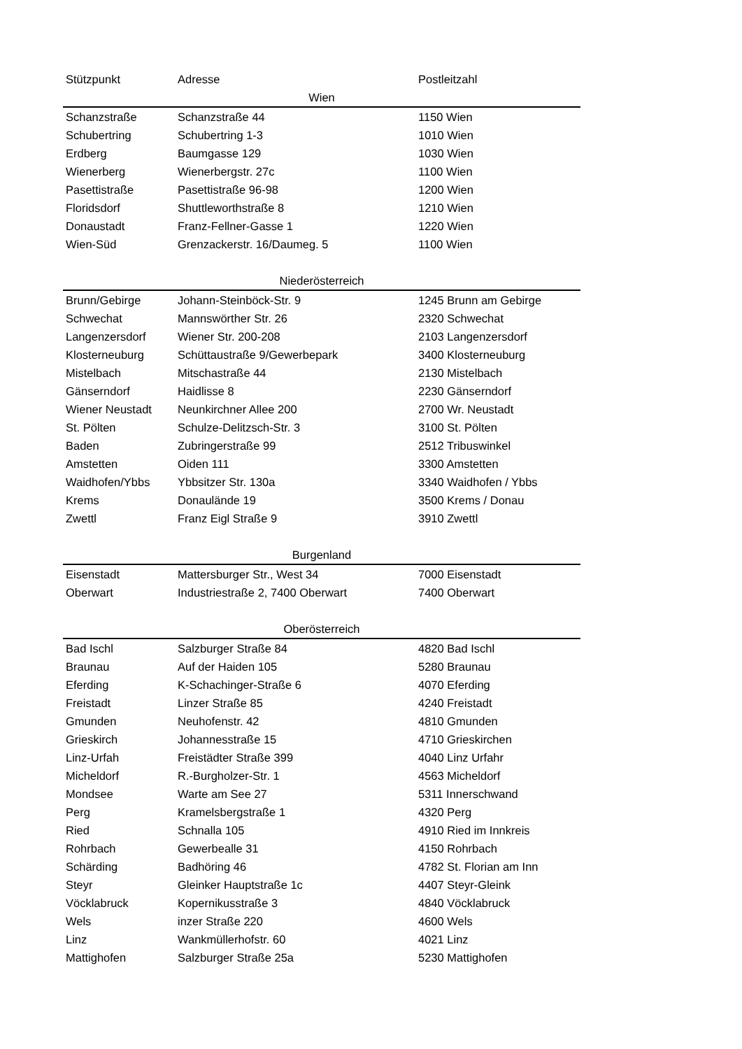| Stützpunkt | Adresse | Postleitzahl |
| --- | --- | --- |
| Wien | | |
| Schanzstraße | Schanzstraße 44 | 1150 Wien |
| Schubertring | Schubertring 1-3 | 1010 Wien |
| Erdberg | Baumgasse 129 | 1030 Wien |
| Wienerberg | Wienerbergstr. 27c | 1100 Wien |
| Pasettistraße | Pasettistraße 96-98 | 1200 Wien |
| Floridsdorf | Shuttleworthstraße 8 | 1210 Wien |
| Donaustadt | Franz-Fellner-Gasse 1 | 1220 Wien |
| Wien-Süd | Grenzackerstr. 16/Daumeg. 5 | 1100 Wien |
| Niederösterreich | | |
| Brunn/Gebirge | Johann-Steinböck-Str. 9 | 1245 Brunn am Gebirge |
| Schwechat | Mannswörther Str. 26 | 2320 Schwechat |
| Langenzersdorf | Wiener Str. 200-208 | 2103 Langenzersdorf |
| Klosterneuburg | Schüttaustraße 9/Gewerbepark | 3400 Klosterneuburg |
| Mistelbach | Mitschastraße 44 | 2130 Mistelbach |
| Gänserndorf | Haidlisse 8 | 2230 Gänserndorf |
| Wiener Neustadt | Neunkirchner Allee 200 | 2700 Wr. Neustadt |
| St. Pölten | Schulze-Delitzsch-Str. 3 | 3100 St. Pölten |
| Baden | Zubringerstraße 99 | 2512 Tribuswinkel |
| Amstetten | Oiden 111 | 3300 Amstetten |
| Waidhofen/Ybbs | Ybbsitzer Str. 130a | 3340 Waidhofen / Ybbs |
| Krems | Donaulände 19 | 3500 Krems / Donau |
| Zwettl | Franz Eigl Straße 9 | 3910 Zwettl |
| Burgenland | | |
| Eisenstadt | Mattersburger Str., West 34 | 7000 Eisenstadt |
| Oberwart | Industriestraße 2, 7400 Oberwart | 7400 Oberwart |
| Oberösterreich | | |
| Bad Ischl | Salzburger Straße 84 | 4820 Bad Ischl |
| Braunau | Auf der Haiden 105 | 5280 Braunau |
| Eferding | K-Schachinger-Straße 6 | 4070 Eferding |
| Freistadt | Linzer Straße 85 | 4240 Freistadt |
| Gmunden | Neuhofenstr. 42 | 4810 Gmunden |
| Grieskirch | Johannesstraße 15 | 4710 Grieskirchen |
| Linz-Urfah | Freistädter Straße 399 | 4040 Linz Urfahr |
| Micheldorf | R.-Burgholzer-Str. 1 | 4563 Micheldorf |
| Mondsee | Warte am See 27 | 5311 Innerschwand |
| Perg | Kramelsbergstraße 1 | 4320 Perg |
| Ried | Schnalla 105 | 4910 Ried im Innkreis |
| Rohrbach | Gewerbealle 31 | 4150 Rohrbach |
| Schärding | Badhöring 46 | 4782 St. Florian am Inn |
| Steyr | Gleinker Hauptstraße 1c | 4407 Steyr-Gleink |
| Vöcklabruck | Kopernikusstraße 3 | 4840 Vöcklabruck |
| Wels | inzer Straße 220 | 4600 Wels |
| Linz | Wankmüllerhofstr. 60 | 4021 Linz |
| Mattighofen | Salzburger Straße 25a | 5230 Mattighofen |